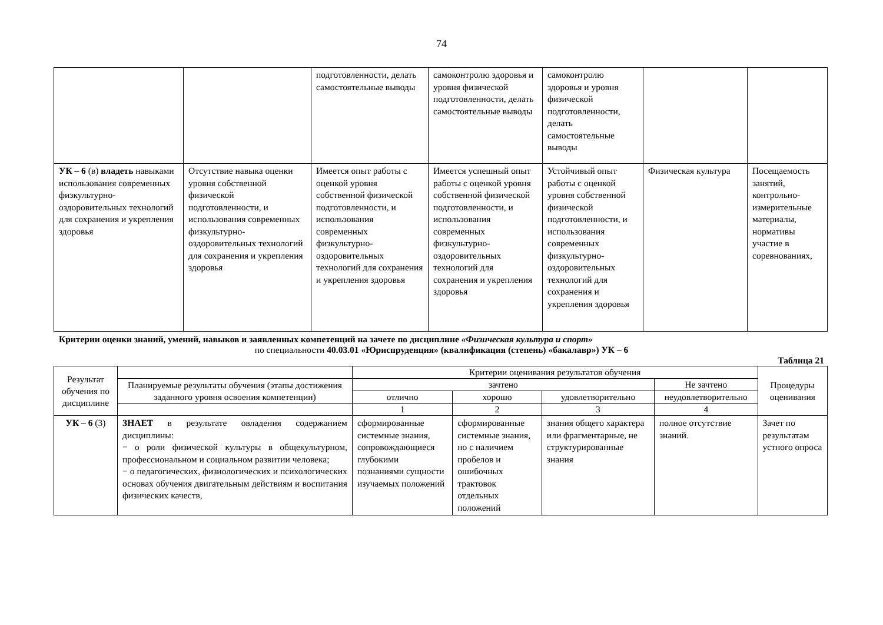74
| | | подготовленности, делать самостоятельные выводы | самоконтролю здоровья и уровня физической подготовленности, делать самостоятельные выводы | самоконтролю здоровья и уровня физической подготовленности, делать самостоятельные выводы | | |
| УК – 6 (в) владеть навыками использования современных физкультурно-оздоровительных технологий для сохранения и укрепления здоровья | Отсутствие навыка оценки уровня собственной физической подготовленности, и использования современных физкультурно-оздоровительных технологий для сохранения и укрепления здоровья | Имеется опыт работы с оценкой уровня собственной физической подготовленности, и использования современных физкультурно-оздоровительных технологий для сохранения и укрепления здоровья | Имеется успешный опыт работы с оценкой уровня собственной физической подготовленности, и использования современных физкультурно-оздоровительных технологий для сохранения и укрепления здоровья | Устойчивый опыт работы с оценкой уровня собственной физической подготовленности, и использования современных физкультурно-оздоровительных технологий для сохранения и укрепления здоровья | Физическая культура | Посещаемость занятий, контрольно-измерительные материалы, нормативы участие в соревнованиях, |
Критерии оценки знаний, умений, навыков и заявленных компетенций на зачете по дисциплине «Физическая культура и спорт»
по специальности 40.03.01 «Юриспруденция» (квалификация (степень) «бакалавр») УК – 6
Таблица 21
| Результат обучения по дисциплине | | Критерии оценивания результатов обучения | | | | Процедуры оценивания |
| --- | --- | --- | --- | --- | --- | --- |
| | Планируемые результаты обучения (этапы достижения заданного уровня освоения компетенции) | зачтено | | | Не зачтено | |
| | | отлично | хорошо | удовлетворительно | неудовлетворительно | |
| | | 1 | 2 | 3 | 4 | |
| УК – 6 (3) | ЗНАЕТ в результате овладения содержанием дисциплины: − о роли физической культуры в общекультурном, профессиональном и социальном развитии человека; − о педагогических, физиологических и психологических основах обучения двигательным действиям и воспитания физических качеств, | сформированные системные знания, сопровождающиеся глубокими познаниями сущности изучаемых положений | сформированные системные знания, но с наличием пробелов и ошибочных трактовок отдельных положений | знания общего характера или фрагментарные, не структурированные знания | полное отсутствие знаний. | Зачет по результатам устного опроса |